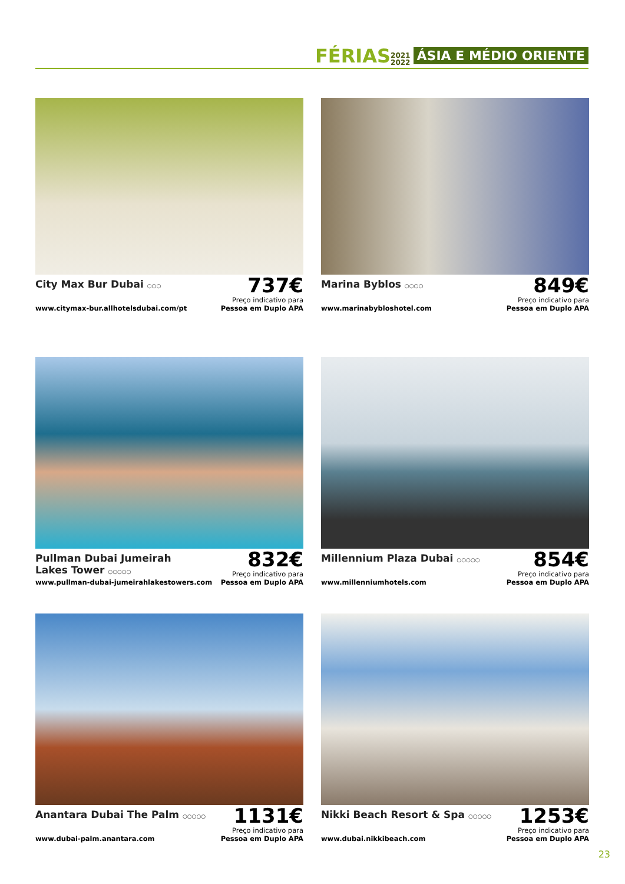FÉRIAS 2021
2022 ÁSIA E MÉDIO ORIENTE
City Max Bur Dubai ○○○
www.citymax-bur.allhotelsdubai.com/pt
737€
Preço indicativo para
Pessoa em Duplo APA
Marina Byblos ○○○○
www.marinabybloshotel.com
849€
Preço indicativo para
Pessoa em Duplo APA
Pullman Dubai Jumeirah Lakes Tower ○○○○○
www.pullman-dubai-jumeirahlakestowers.com
832€
Preço indicativo para
Pessoa em Duplo APA
Millennium Plaza Dubai ○○○○○
www.millenniumhotels.com
854€
Preço indicativo para
Pessoa em Duplo APA
Anantara Dubai The Palm ○○○○○
www.dubai-palm.anantara.com
1131€
Preço indicativo para
Pessoa em Duplo APA
Nikki Beach Resort & Spa ○○○○○
www.dubai.nikkibeach.com
1253€
Preço indicativo para
Pessoa em Duplo APA
23